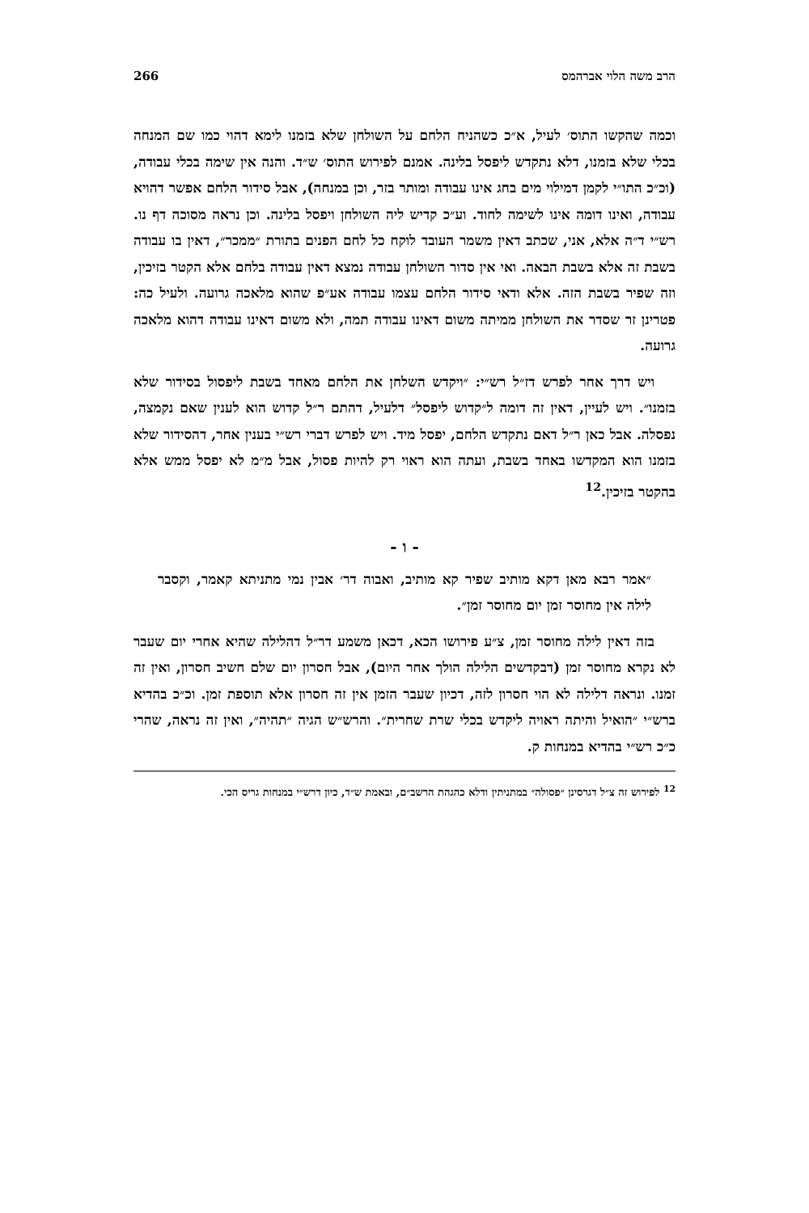הרב משה הלוי אברהמס 266
וכמה שהקשו התוס׳ לעיל, א״כ כשהניח הלחם על השולחן שלא בזמנו לימא דהוי כמו שם המנחה בכלי שלא בזמנו, דלא נתקדש ליפסל בלינה. אמנם לפירוש התוס׳ ש״ד. והנה אין שימה בכלי עבודה, (וכ״כ התו״י לקמן דמילוי מים בחג אינו עבודה ומותר בזר, וכן במנחה), אבל סידור הלחם אפשר דהויא עבודה, ואינו דומה אינו לשימה לחוד. וע״כ קדיש ליה השולחן ויפסל בלינה. וכן נראה מסוכה דף נו. רש״י ד״ה אלא, אני, שכתב דאין משמר העובד לוקח כל לחם הפנים בתורת ״ממכר״, דאין בו עבודה בשבת זה אלא בשבת הבאה. ואי אין סדור השולחן עבודה נמצא דאין עבודה בלחם אלא הקטר בזיכין, וזה שפיר בשבת הזה. אלא ודאי סידור הלחם עצמו עבודה אע״פ שהוא מלאכה גרועה. ולעיל כה: פטרינן זר שסדר את השולחן ממיתה משום דאינו עבודה תמה, ולא משום דאינו עבודה דהוא מלאכה גרועה.
ויש דרך אחר לפרש דז״ל רש״י: ״ויקדש השלחן את הלחם מאחד בשבת ליפסול בסידור שלא בזמנו״. ויש לעיין, דאין זה דומה ל״קדוש ליפסל״ דלעיל, דהתם ר״ל קדוש הוא לענין שאם נקמצה, נפסלה. אבל כאן ר״ל דאם נתקדש הלחם, יפסל מיד. ויש לפרש דברי רש״י בענין אחר, דהסידור שלא בזמנו הוא המקדשו באחד בשבת, ועתה הוא ראוי רק להיות פסול, אבל מ״מ לא יפסל ממש אלא בהקטר בזיכין.<sup>12</sup>
- ו -
״אמר רבא מאן דקא מותיב שפיר קא מותיב, ואבוה דר׳ אבין נמי מתניתא קאמר, וקסבר לילה אין מחוסר זמן יום מחוסר זמן״.
בזה דאין לילה מחוסר זמן, צ״ע פירושו הכא, דכאן משמע דר״ל דהלילה שהיא אחרי יום שעבר לא נקרא מחוסר זמן (דבקדשים הלילה הולך אחר היום), אבל חסרון יום שלם חשיב חסרון, ואין זה זמנו. ונראה דלילה לא הוי חסרון לזה, דכיון שעבר הזמן אין זה חסרון אלא תוספת זמן. וכ״כ בהדיא ברש״י ״הואיל והיתה ראויה ליקדש בכלי שרת שחרית״. והרש״ש הגיה ״תהיה״, ואין זה נראה, שהרי כ״כ רש״י בהדיא במנחות ק.
<sup>12</sup> לפירוש זה צ״ל דגרסינן ״פסולה״ במתניתין ודלא כהגהת הרשב״ם, ובאמת ש״ד, כיון דרש״י במנחות גריס הכי.